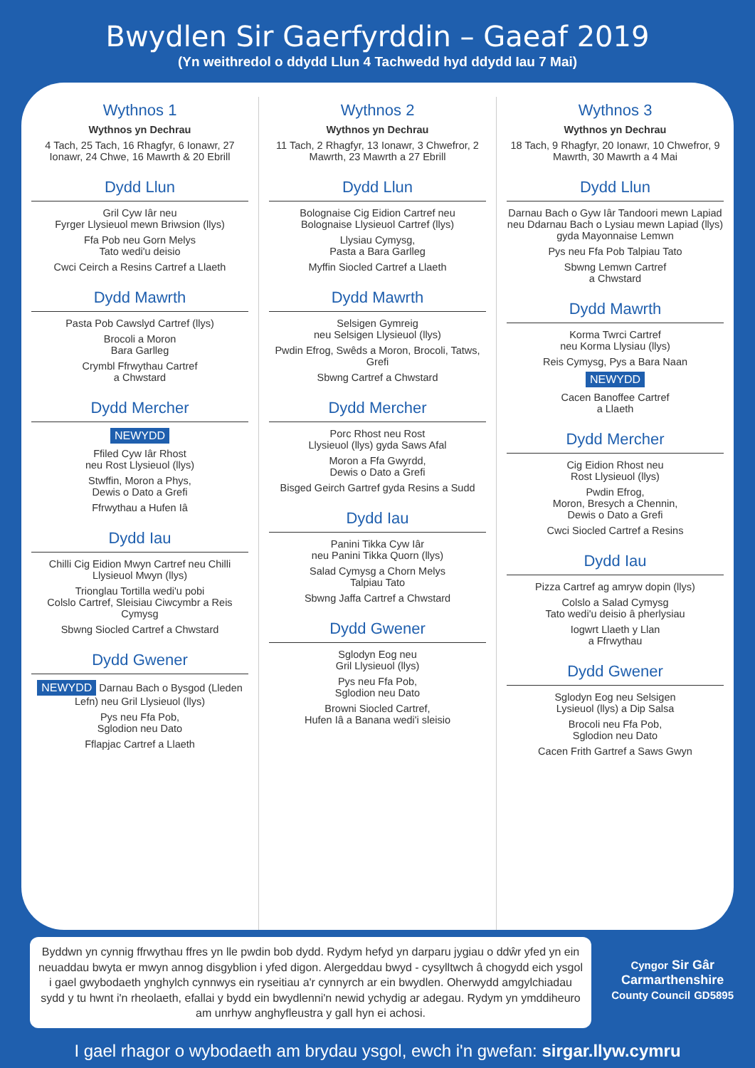Bwydlen Sir Gaerfyrddin – Gaeaf 2019
(Yn weithredol o ddydd Llun 4 Tachwedd hyd ddydd Iau 7 Mai)
Wythnos 1
Wythnos yn Dechrau
4 Tach, 25 Tach, 16 Rhagfyr, 6 Ionawr, 27 Ionawr, 24 Chwe, 16 Mawrth & 20 Ebrill
Dydd Llun
Gril Cyw Iâr neu
Fyrger Llysieuol mewn Briwsion (llys)
Ffa Pob neu Gorn Melys
Tato wedi'u deisio
Cwci Ceirch a Resins Cartref a Llaeth
Dydd Mawrth
Pasta Pob Cawslyd Cartref (llys)
Brocoli a Moron
Bara Garlleg
Crymbl Ffrwythau Cartref
a Chwstard
Dydd Mercher
NEWYDD
Ffiled Cyw Iâr Rhost
neu Rost Llysieuol (llys)
Stwffin, Moron a Phys,
Dewis o Dato a Grefi
Ffrwythau a Hufen Iâ
Dydd Iau
Chilli Cig Eidion Mwyn Cartref neu Chilli Llysieuol Mwyn (llys)
Trionglau Tortilla wedi'u pobi
Colslo Cartref, Sleisiau Ciwcymbr a Reis Cymysg
Sbwng Siocled Cartref a Chwstard
Dydd Gwener
NEWYDD Darnau Bach o Bysgod (Lleden Lefn) neu Gril Llysieuol (llys)
Pys neu Ffa Pob,
Sglodion neu Dato
Fflapjac Cartref a Llaeth
Wythnos 2
Wythnos yn Dechrau
11 Tach, 2 Rhagfyr, 13 Ionawr, 3 Chwefror, 2 Mawrth, 23 Mawrth a 27 Ebrill
Dydd Llun
Bolognaise Cig Eidion Cartref neu
Bolognaise Llysieuol Cartref (llys)
Llysiau Cymysg,
Pasta a Bara Garlleg
Myffin Siocled Cartref a Llaeth
Dydd Mawrth
Selsigen Gymreig
neu Selsigen Llysieuol (llys)
Pwdin Efrog, Swêds a Moron, Brocoli, Tatws, Grefi
Sbwng Cartref a Chwstard
Dydd Mercher
Porc Rhost neu Rost
Llysieuol (llys) gyda Saws Afal
Moron a Ffa Gwyrdd,
Dewis o Dato a Grefi
Bisged Geirch Gartref gyda Resins a Sudd
Dydd Iau
Panini Tikka Cyw Iâr
neu Panini Tikka Quorn (llys)
Salad Cymysg a Chorn Melys
Talpiau Tato
Sbwng Jaffa Cartref a Chwstard
Dydd Gwener
Sglodyn Eog neu
Gril Llysieuol (llys)
Pys neu Ffa Pob,
Sglodion neu Dato
Browni Siocled Cartref,
Hufen Iâ a Banana wedi'i sleisio
Wythnos 3
Wythnos yn Dechrau
18 Tach, 9 Rhagfyr, 20 Ionawr, 10 Chwefror, 9 Mawrth, 30 Mawrth a 4 Mai
Dydd Llun
Darnau Bach o Gyw Iâr Tandoori mewn Lapiad neu Ddarnau Bach o Lysiau mewn Lapiad (llys) gyda Mayonnaise Lemwn
Pys neu Ffa Pob Talpiau Tato
Sbwng Lemwn Cartref
a Chwstard
Dydd Mawrth
Korma Twrci Cartref
neu Korma Llysiau (llys)
Reis Cymysg, Pys a Bara Naan
NEWYDD
Cacen Banoffee Cartref
a Llaeth
Dydd Mercher
Cig Eidion Rhost neu
Rost Llysieuol (llys)
Pwdin Efrog,
Moron, Bresych a Chennin,
Dewis o Dato a Grefi
Cwci Siocled Cartref a Resins
Dydd Iau
Pizza Cartref ag amryw dopin (llys)
Colslo a Salad Cymysg
Tato wedi'u deisio â pherlysiau
Iogwrt Llaeth y Llan
a Ffrwythau
Dydd Gwener
Sglodyn Eog neu Selsigen
Lysieuol (llys) a Dip Salsa
Brocoli neu Ffa Pob,
Sglodion neu Dato
Cacen Frith Gartref a Saws Gwyn
Byddwn yn cynnig ffrwythau ffres yn lle pwdin bob dydd. Rydym hefyd yn darparu jygiau o ddŵr yfed yn ein neuaddau bwyta er mwyn annog disgyblion i yfed digon. Alergeddau bwyd - cysylltwch â chogydd eich ysgol i gael gwybodaeth ynghylch cynnwys ein ryseitiau a'r cynnyrch ar ein bwydlen. Oherwydd amgylchiadau sydd y tu hwnt i'n rheolaeth, efallai y bydd ein bwydlenni'n newid ychydig ar adegau. Rydym yn ymddiheuro am unrhyw anghyfleustra y gall hyn ei achosi.
Cyngor Sir Gâr
Carmarthenshire
County Council GD5895
I gael rhagor o wybodaeth am brydau ysgol, ewch i'n gwefan: sirgar.llyw.cymru